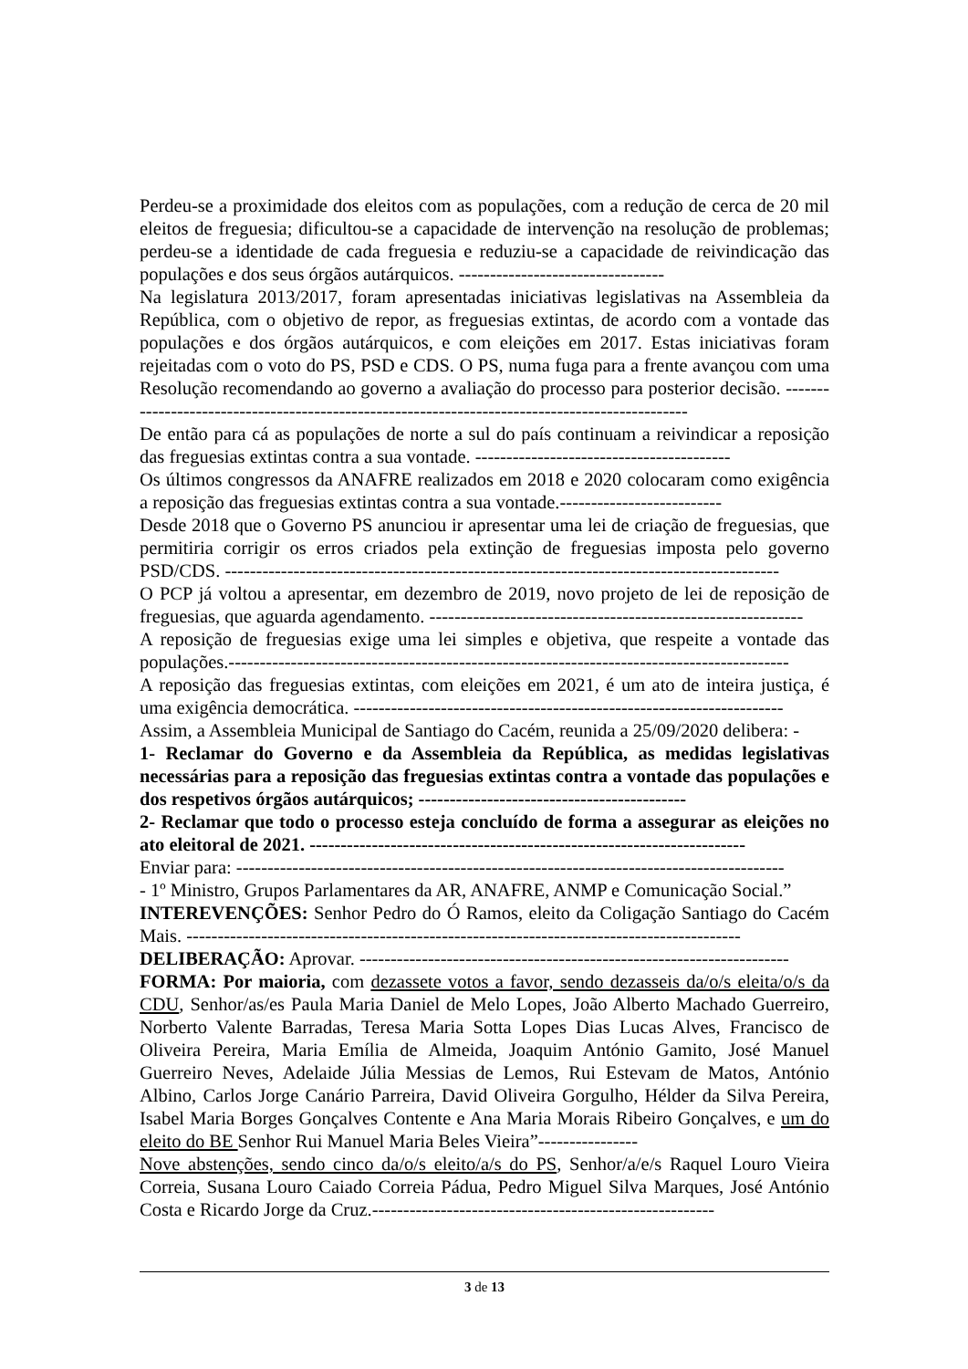Perdeu-se a proximidade dos eleitos com as populações, com a redução de cerca de 20 mil eleitos de freguesia; dificultou-se a capacidade de intervenção na resolução de problemas; perdeu-se a identidade de cada freguesia e reduziu-se a capacidade de reivindicação das populações e dos seus órgãos autárquicos. ---------------------------------
Na legislatura 2013/2017, foram apresentadas iniciativas legislativas na Assembleia da República, com o objetivo de repor, as freguesias extintas, de acordo com a vontade das populações e dos órgãos autárquicos, e com eleições em 2017. Estas iniciativas foram rejeitadas com o voto do PS, PSD e CDS. O PS, numa fuga para a frente avançou com uma Resolução recomendando ao governo a avaliação do processo para posterior decisão. -----------------------------------------------------------------------------------------------
De então para cá as populações de norte a sul do país continuam a reivindicar a reposição das freguesias extintas contra a sua vontade. -----------------------------------------
Os últimos congressos da ANAFRE realizados em 2018 e 2020 colocaram como exigência a reposição das freguesias extintas contra a sua vontade.--------------------------
Desde 2018 que o Governo PS anunciou ir apresentar uma lei de criação de freguesias, que permitiria corrigir os erros criados pela extinção de freguesias imposta pelo governo PSD/CDS. -----------------------------------------------------------------------------------------
O PCP já voltou a apresentar, em dezembro de 2019, novo projeto de lei de reposição de freguesias, que aguarda agendamento. ------------------------------------------------------------
A reposição de freguesias exige uma lei simples e objetiva, que respeite a vontade das populações.------------------------------------------------------------------------------------------
A reposição das freguesias extintas, com eleições em 2021, é um ato de inteira justiça, é uma exigência democrática. ---------------------------------------------------------------------
Assim, a Assembleia Municipal de Santiago do Cacém, reunida a 25/09/2020 delibera: -
1- Reclamar do Governo e da Assembleia da República, as medidas legislativas necessárias para a reposição das freguesias extintas contra a vontade das populações e dos respetivos órgãos autárquicos; -------------------------------------------
2- Reclamar que todo o processo esteja concluído de forma a assegurar as eleições no ato eleitoral de 2021. ----------------------------------------------------------------------
Enviar para: ----------------------------------------------------------------------------------------
- 1º Ministro, Grupos Parlamentares da AR, ANAFRE, ANMP e Comunicação Social.”
INTEREVENÇÕES: Senhor Pedro do Ó Ramos, eleito da Coligação Santiago do Cacém Mais. -----------------------------------------------------------------------------------------
DELIBERAÇÃO: Aprovar. ---------------------------------------------------------------------
FORMA: Por maioria, com dezassete votos a favor, sendo dezasseis da/o/s eleita/o/s da CDU, Senhor/as/es Paula Maria Daniel de Melo Lopes, João Alberto Machado Guerreiro, Norberto Valente Barradas, Teresa Maria Sotta Lopes Dias Lucas Alves, Francisco de Oliveira Pereira, Maria Emília de Almeida, Joaquim António Gamito, José Manuel Guerreiro Neves, Adelaide Júlia Messias de Lemos, Rui Estevam de Matos, António Albino, Carlos Jorge Canário Parreira, David Oliveira Gorgulho, Hélder da Silva Pereira, Isabel Maria Borges Gonçalves Contente e Ana Maria Morais Ribeiro Gonçalves, e um do eleito do BE Senhor Rui Manuel Maria Beles Vieira”----------------
Nove abstenções, sendo cinco da/o/s eleito/a/s do PS, Senhor/a/e/s Raquel Louro Vieira Correia, Susana Louro Caiado Correia Pádua, Pedro Miguel Silva Marques, José António Costa e Ricardo Jorge da Cruz.-------------------------------------------------------
3 de 13